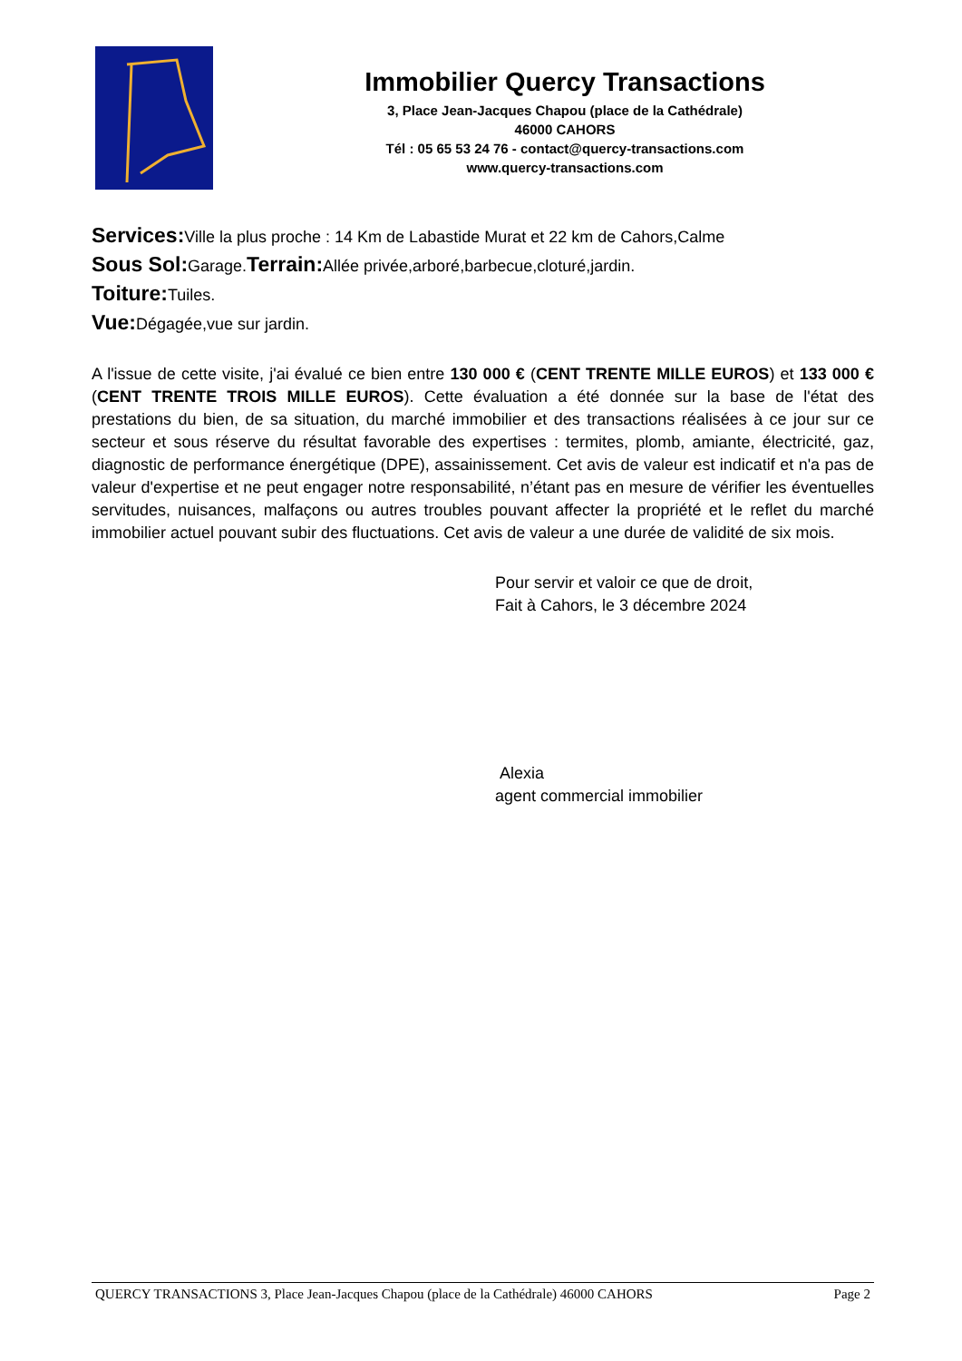Immobilier Quercy Transactions
3, Place Jean-Jacques Chapou (place de la Cathédrale)
46000 CAHORS
Tél : 05 65 53 24 76 - contact@quercy-transactions.com
www.quercy-transactions.com
Services: Ville la plus proche : 14 Km de Labastide Murat et 22 km de Cahors,Calme
Sous Sol: Garage.Terrain: Allée privée,arboré,barbecue,cloturé,jardin.
Toiture: Tuiles.
Vue: Dégagée,vue sur jardin.
A l'issue de cette visite, j'ai évalué ce bien entre 130 000 € (CENT TRENTE MILLE EUROS) et 133 000 € (CENT TRENTE TROIS MILLE EUROS). Cette évaluation a été donnée sur la base de l'état des prestations du bien, de sa situation, du marché immobilier et des transactions réalisées à ce jour sur ce secteur et sous réserve du résultat favorable des expertises : termites, plomb, amiante, électricité, gaz, diagnostic de performance énergétique (DPE), assainissement. Cet avis de valeur est indicatif et n'a pas de valeur d'expertise et ne peut engager notre responsabilité, n’étant pas en mesure de vérifier les éventuelles servitudes, nuisances, malfaçons ou autres troubles pouvant affecter la propriété et le reflet du marché immobilier actuel pouvant subir des fluctuations. Cet avis de valeur a une durée de validité de six mois.
Pour servir et valoir ce que de droit,
Fait à Cahors, le 3 décembre 2024
Alexia
agent commercial immobilier
QUERCY TRANSACTIONS 3, Place Jean-Jacques Chapou (place de la Cathédrale) 46000 CAHORS Page 2